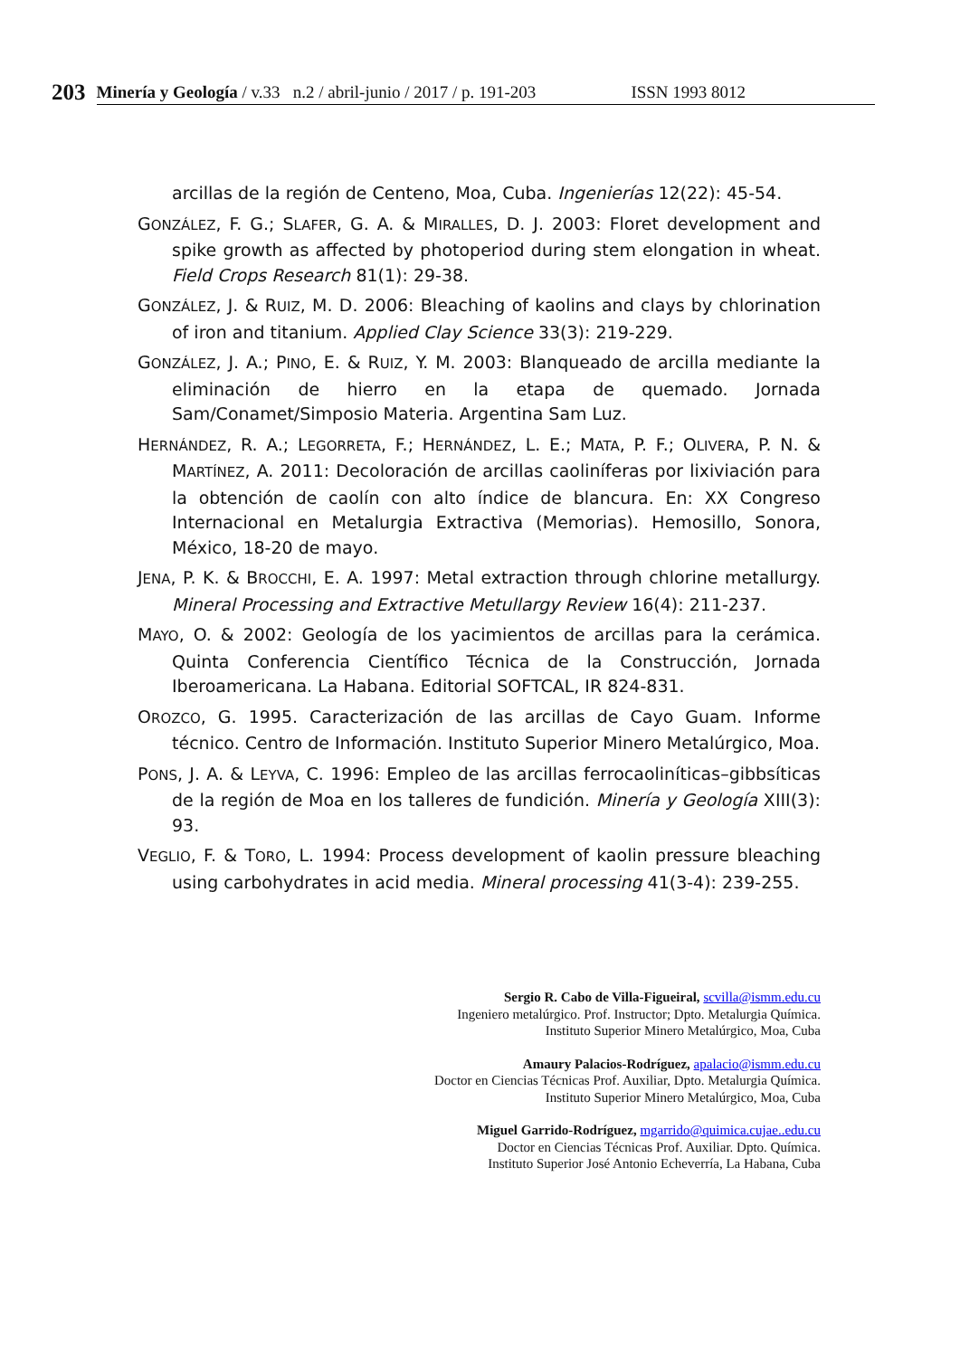203
Minería y Geología / v.33 n.2 / abril-junio / 2017 / p. 191-203 ISSN 1993 8012
arcillas de la región de Centeno, Moa, Cuba. Ingenierías 12(22): 45-54.
GONZÁLEZ, F. G.; SLAFER, G. A. & MIRALLES, D. J. 2003: Floret development and spike growth as affected by photoperiod during stem elongation in wheat. Field Crops Research 81(1): 29-38.
GONZÁLEZ, J. & RUIZ, M. D. 2006: Bleaching of kaolins and clays by chlorination of iron and titanium. Applied Clay Science 33(3): 219-229.
GONZÁLEZ, J. A.; PINO, E. & RUIZ, Y. M. 2003: Blanqueado de arcilla mediante la eliminación de hierro en la etapa de quemado. Jornada Sam/Conamet/Simposio Materia. Argentina Sam Luz.
HERNÁNDEZ, R. A.; LEGORRETA, F.; HERNÁNDEZ, L. E.; MATA, P. F.; OLIVERA, P. N. & MARTÍNEZ, A. 2011: Decoloración de arcillas caoliníferas por lixiviación para la obtención de caolín con alto índice de blancura. En: XX Congreso Internacional en Metalurgia Extractiva (Memorias). Hemosillo, Sonora, México, 18-20 de mayo.
JENA, P. K. & BROCCHI, E. A. 1997: Metal extraction through chlorine metallurgy. Mineral Processing and Extractive Metullargy Review 16(4): 211-237.
MAYO, O. & 2002: Geología de los yacimientos de arcillas para la cerámica. Quinta Conferencia Científico Técnica de la Construcción, Jornada Iberoamericana. La Habana. Editorial SOFTCAL, IR 824-831.
OROZCO, G. 1995. Caracterización de las arcillas de Cayo Guam. Informe técnico. Centro de Información. Instituto Superior Minero Metalúrgico, Moa.
PONS, J. A. & LEYVA, C. 1996: Empleo de las arcillas ferrocaoliníticas–gibbsíticas de la región de Moa en los talleres de fundición. Minería y Geología XIII(3): 93.
VEGLIO, F. & TORO, L. 1994: Process development of kaolin pressure bleaching using carbohydrates in acid media. Mineral processing 41(3-4): 239-255.
Sergio R. Cabo de Villa-Figueiral, scvilla@ismm.edu.cu
Ingeniero metalúrgico. Prof. Instructor; Dpto. Metalurgia Química.
Instituto Superior Minero Metalúrgico, Moa, Cuba
Amaury Palacios-Rodríguez, apalacio@ismm.edu.cu
Doctor en Ciencias Técnicas Prof. Auxiliar, Dpto. Metalurgia Química.
Instituto Superior Minero Metalúrgico, Moa, Cuba
Miguel Garrido-Rodríguez, mgarrido@quimica.cujae..edu.cu
Doctor en Ciencias Técnicas Prof. Auxiliar. Dpto. Química.
Instituto Superior José Antonio Echeverría, La Habana, Cuba